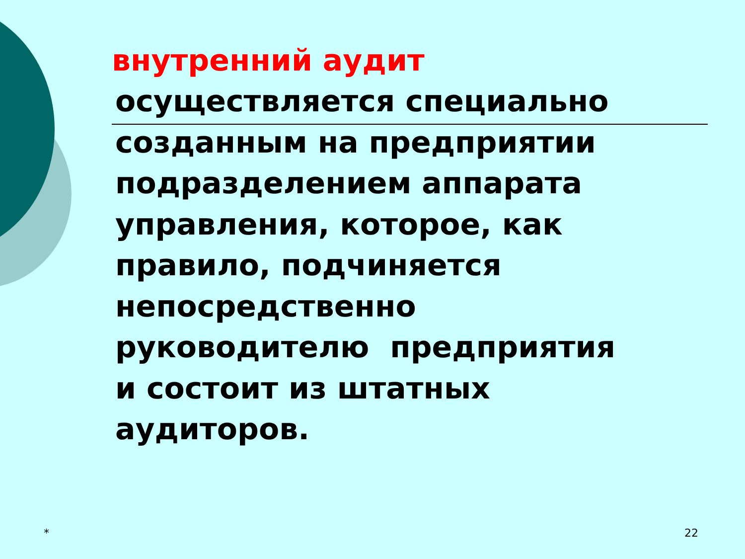внутренний аудит
осуществляется специально
созданным на предприятии
подразделением аппарата
управления, которое, как
правило, подчиняется
непосредственно
руководителю предприятия
и состоит из штатных
аудиторов.
* 22